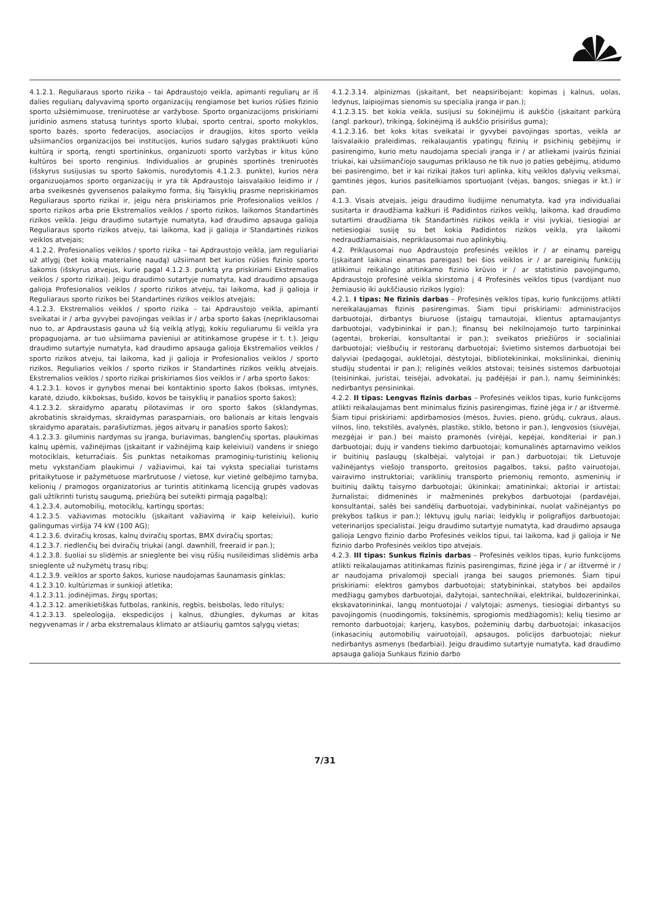4.1.2.1. Reguliaraus sporto rizika – tai Apdraustojo veikla, apimanti reguliarų ar iš dalies reguliarų dalyvavimą sporto organizacijų rengiamose bet kurios rūšies fizinio sporto užsiėmimuose, treniruotėse ar varžybose. Sporto organizacijoms priskiriami juridinio asmens statusą turintys sporto klubai, sporto centrai, sporto mokyklos, sporto bazės, sporto federacijos, asociacijos ir draugijos, kitos sporto veikla užsiimančios organizacijos bei institucijos, kurios sudaro sąlygas praktikuoti kūno kultūrą ir sportą, rengti sportininkus, organizuoti sporto varžybas ir kitus kūno kultūros bei sporto renginius. Individualios ar grupinės sportinės treniruotės (išskyrus susijusias su sporto šakomis, nurodytomis 4.1.2.3. punkte), kurios nėra organizuojamos sporto organizacijų ir yra tik Apdraustojo laisvalaikio leidimo ir / arba sveikesnės gyvensenos palaikymo forma, šių Taisyklių prasme nepriskiriamos Reguliaraus sporto rizikai ir, jeigu nėra priskiriamos prie Profesionalios veiklos / sporto rizikos arba prie Ekstremalios veiklos / sporto rizikos, laikomos Standartinės rizikos veikla. Jeigu draudimo sutartyje numatyta, kad draudimo apsauga galioja Reguliaraus sporto rizikos atveju, tai laikoma, kad ji galioja ir Standartinės rizikos veiklos atvejais;
4.1.2.2. Profesionalios veiklos / sporto rizika – tai Apdraustojo veikla, jam reguliariai už atlygį (bet kokią materialinę naudą) užsiimant bet kurios rūšies fizinio sporto šakomis (išskyrus atvejus, kurie pagal 4.1.2.3. punktą yra priskiriami Ekstremalios veiklos / sporto rizikai). Jeigu draudimo sutartyje numatyta, kad draudimo apsauga galioja Profesionalios veiklos / sporto rizikos atveju, tai laikoma, kad ji galioja ir Reguliaraus sporto rizikos bei Standartinės rizikos veiklos atvejais;
4.1.2.3. Ekstremalios veiklos / sporto rizika – tai Apdraustojo veikla, apimanti sveikatai ir / arba gyvybei pavojingas veiklas ir / arba sporto šakas (nepriklausomai nuo to, ar Apdraustasis gauna už šią veiklą atlygį, kokiu reguliarumu ši veikla yra propaguojama, ar tuo užsiimama pavieniui ar atitinkamose grupėse ir t. t.). Jeigu draudimo sutartyje numatyta, kad draudimo apsauga galioja Ekstremalios veiklos / sporto rizikos atveju, tai laikoma, kad ji galioja ir Profesionalios veiklos / sporto rizikos, Reguliarios veiklos / sporto rizikos ir Standartinės rizikos veiklų atvejais. Ekstremalios veiklos / sporto rizikai priskiriamos šios veiklos ir / arba sporto šakos:
4.1.2.3.1. kovos ir gynybos menai bei kontaktinio sporto šakos (boksas, imtynės, karatė, dziudo, kikboksas, bušido, kovos be taisyklių ir panašios sporto šakos);
4.1.2.3.2. skraidymo aparatų pilotavimas ir oro sporto šakos (sklandymas, akrobatinis skraidymas, skraidymas parasparniais, oro balionais ar kitais lengvais skraidymo aparatais, parašiutizmas, jėgos aitvarų ir panašios sporto šakos);
4.1.2.3.3. giluminis nardymas su įranga, buriavimas, banglenčių sportas, plaukimas kalnų upėmis, važinėjimas (įskaitant ir važinėjimą kaip keleiviui) vandens ir sniego motociklais, keturračiais. Šis punktas netaikomas pramoginių-turistinių kelionių metu vykstančiam plaukimui / važiavimui, kai tai vyksta specialiai turistams pritaikytuose ir pažymėtuose maršrutuose / vietose, kur vietinė gelbėjimo tarnyba, kelionių / pramogos organizatorius ar turintis atitinkamą licenciją grupės vadovas gali užtikrinti turistų saugumą, priežiūrą bei suteikti pirmąją pagalbą);
4.1.2.3.4. automobilių, motociklų, kartingų sportas;
4.1.2.3.5. važiavimas motociklu (įskaitant važiavimą ir kaip keleiviui), kurio galingumas viršija 74 kW (100 AG);
4.1.2.3.6. dviračių krosas, kalnų dviračių sportas, BMX dviračių sportas;
4.1.2.3.7. riedlenčių bei dviračių triukai (angl. dawnhill, freeraid ir pan.);
4.1.2.3.8. šuoliai su slidėmis ar snieglente bei visų rūšių nusileidimas slidėmis arba snieglente už nužymėtų trasų ribų;
4.1.2.3.9. veiklos ar sporto šakos, kuriose naudojamas šaunamasis ginklas;
4.1.2.3.10. kultūrizmas ir sunkioji atletika;
4.1.2.3.11. jodinėjimas, žirgų sportas;
4.1.2.3.12. amerikietiškas futbolas, rankinis, regbis, beisbolas, ledo ritulys;
4.1.2.3.13. speleologija, ekspedicijos į kalnus, džiungles, dykumas ar kitas negyvenamas ir / arba ekstremalaus klimato ar atšiaurių gamtos sąlygų vietas;
4.1.2.3.14. alpinizmas (įskaitant, bet neapsiribojant: kopimas į kalnus, uolas, ledynus, laipiojimas sienomis su specialia įranga ir pan.);
4.1.2.3.15. bet kokia veikla, susijusi su šokinėjimu iš aukščio (įskaitant parkūrą (angl. parkour), trikingą, šokinėjimą iš aukščio prisirišus guma);
4.1.2.3.16. bet koks kitas sveikatai ir gyvybei pavojingas sportas, veikla ar laisvalaikio praleidimas, reikalaujantis ypatingų fizinių ir psichinių gebėjimų ir pasirengimo, kurio metu naudojama speciali įranga ir / ar atliekami įvairūs fiziniai triukai, kai užsiimančiojo saugumas priklauso ne tik nuo jo paties gebėjimų, atidumo bei pasirengimo, bet ir kai rizikai įtakos turi aplinka, kitų veiklos dalyvių veiksmai, gamtinės jėgos, kurios pasitelkiamos sportuojant (vėjas, bangos, sniegas ir kt.) ir pan.
4.1.3. Visais atvejais, jeigu draudimo liudijime nenumatyta, kad yra individualiai susitarta ir draudžiama kažkuri iš Padidintos rizikos veiklų, laikoma, kad draudimo sutartimi draudžiama tik Standartinės rizikos veikla ir visi įvykiai, tiesiogiai ar netiesiogiai susiję su bet kokia Padidintos rizikos veikla, yra laikomi nedraudžiamaisiais, nepriklausomai nuo aplinkybių.
4.2. Priklausomai nuo Apdraustojo profesinės veiklos ir / ar einamų pareigų (įskaitant laikinai einamas pareigas) bei šios veiklos ir / ar pareiginių funkcijų atlikimui reikalingo atitinkamo fizinio krūvio ir / ar statistinio pavojingumo, Apdraustojo profesinė veikla skirstoma į 4 Profesinės veiklos tipus (vardijant nuo žemiausio iki aukščiausio rizikos lygio):
4.2.1. I tipas: Ne fizinis darbas – Profesinės veiklos tipas, kurio funkcijoms atlikti nereikalaujamas fizinis pasirengimas. Šiam tipui priskiriami: administracijos darbuotojai, dirbantys biuruose (įstaigų tarnautojai, klientus aptarnaujantys darbuotojai, vadybininkai ir pan.); finansų bei nekilnojamojo turto tarpininkai (agentai, brokeriai, konsultantai ir pan.); sveikatos priežiūros ir socialiniai darbuotojai; viešbučių ir restoranų darbuotojai; švietimo sistemos darbuotojai bei dalyviai (pedagogai, auklėtojai, dėstytojai, bibliotekininkai, mokslininkai, dieninių studijų studentai ir pan.); religinės veiklos atstovai; teisinės sistemos darbuotojai (teisininkai, juristai, teisėjai, advokatai, jų padėjėjai ir pan.), namų šeimininkės; nedirbantys pensininkai.
4.2.2. II tipas: Lengvas fizinis darbas – Profesinės veiklos tipas, kurio funkcijoms atlikti reikalaujamas bent minimalus fizinis pasirengimas, fizinė jėga ir / ar ištvermė. Šiam tipui priskiriami: apdirbamosios (mėsos, žuvies, pieno, grūdų, cukraus, alaus, vilnos, lino, tekstilės, avalynės, plastiko, stiklo, betono ir pan.), lengvosios (siuvėjai, mezgėjai ir pan.) bei maisto pramonės (virėjai, kepėjai, konditeriai ir pan.) darbuotojai; dujų ir vandens tiekimo darbuotojai; komunalinės aptarnavimo veiklos ir buitinių paslaugų (skalbėjai, valytojai ir pan.) darbuotojai; tik Lietuvoje važinėjantys viešojo transporto, greitosios pagalbos, taksi, pašto vairuotojai, vairavimo instruktoriai; variklinių transporto priemonių remonto, asmeninių ir buitinių daiktų taisymo darbuotojai; ūkininkai; amatininkai; aktoriai ir artistai; žurnalistai; didmeninės ir mažmeninės prekybos darbuotojai (pardavėjai, konsultantai, salės bei sandėlių darbuotojai, vadybininkai, nuolat važinėjantys po prekybos taškus ir pan.); lėktuvų įgulų nariai; leidyklų ir poligrafijos darbuotojai; veterinarijos specialistai. Jeigu draudimo sutartyje numatyta, kad draudimo apsauga galioja Lengvo fizinio darbo Profesinės veiklos tipui, tai laikoma, kad ji galioja ir Ne fizinio darbo Profesinės veiklos tipo atvejais.
4.2.3. III tipas: Sunkus fizinis darbas – Profesinės veiklos tipas, kurio funkcijoms atlikti reikalaujamas atitinkamas fizinis pasirengimas, fizinė jėga ir / ar ištvermė ir / ar naudojama privalomoji speciali įranga bei saugos priemonės. Šiam tipui priskiriami: elektros gamybos darbuotojai; statybininkai, statybos bei apdailos medžiagų gamybos darbuotojai, dažytojai, santechnikai, elektrikai, buldozerininkai, ekskavatorininkai, langų montuotojai / valytojai; asmenys, tiesiogiai dirbantys su pavojingomis (nuodingomis, toksinėmis, sprogiomis medžiagomis); kelių tiesimo ar remonto darbuotojai; karjerų, kasybos, požeminių darbų darbuotojai; inkasacijos (inkasacinių automobilių vairuotojai), apsaugos, policijos darbuotojai; niekur nedirbantys asmenys (bedarbiai). Jeigu draudimo sutartyje numatyta, kad draudimo apsauga galioja Sunkaus fizinio darbo
7/31